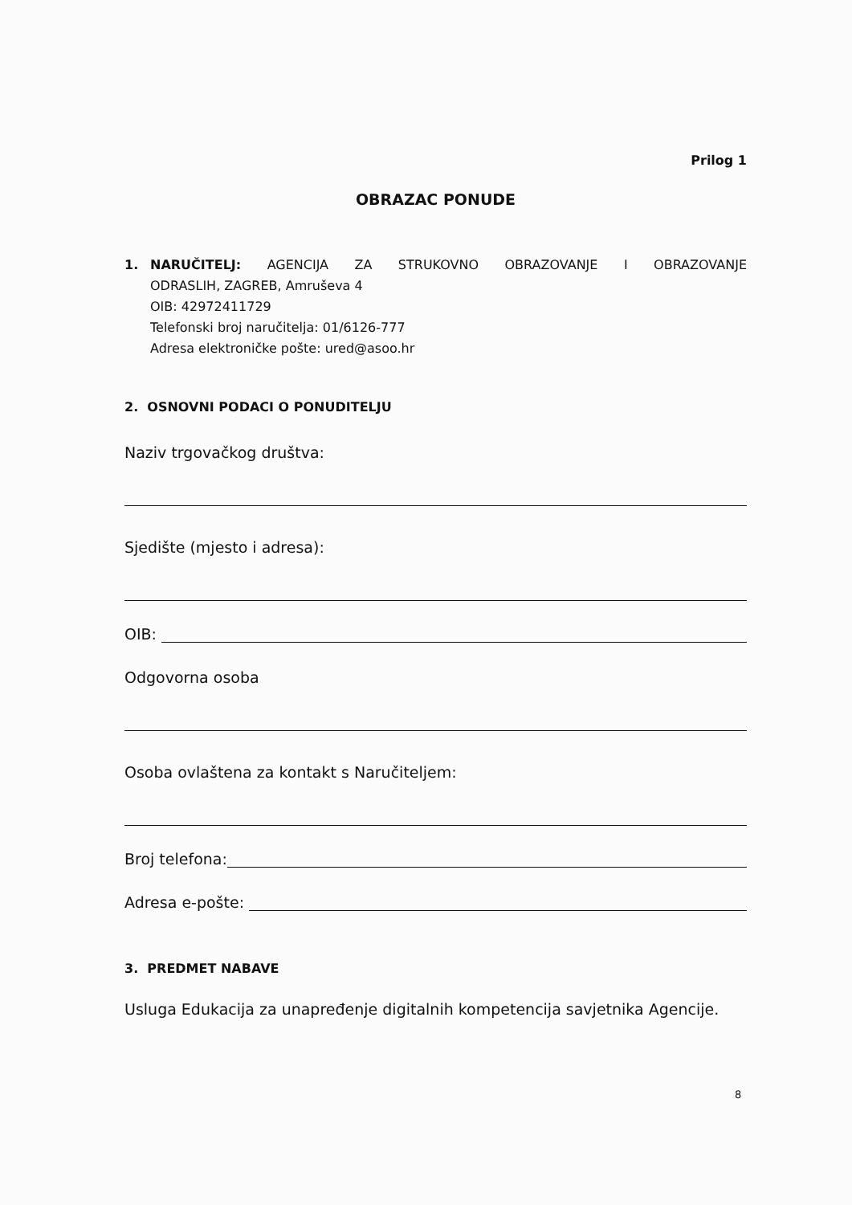Prilog 1
OBRAZAC PONUDE
1. NARUČITELJ: AGENCIJA ZA STRUKOVNO OBRAZOVANJE I OBRAZOVANJE
ODRASLIH, ZAGREB, Amruševa 4
OIB: 42972411729
Telefonski broj naručitelja: 01/6126-777
Adresa elektroničke pošte: ured@asoo.hr
2. OSNOVNI PODACI O PONUDITELJU
Naziv trgovačkog društva:
Sjedište (mjesto i adresa):
OIB:
Odgovorna osoba
Osoba ovlaštena za kontakt s Naručiteljem:
Broj telefona:
Adresa e-pošte:
3. PREDMET NABAVE
Usluga Edukacija za unapređenje digitalnih kompetencija savjetnika Agencije.
8